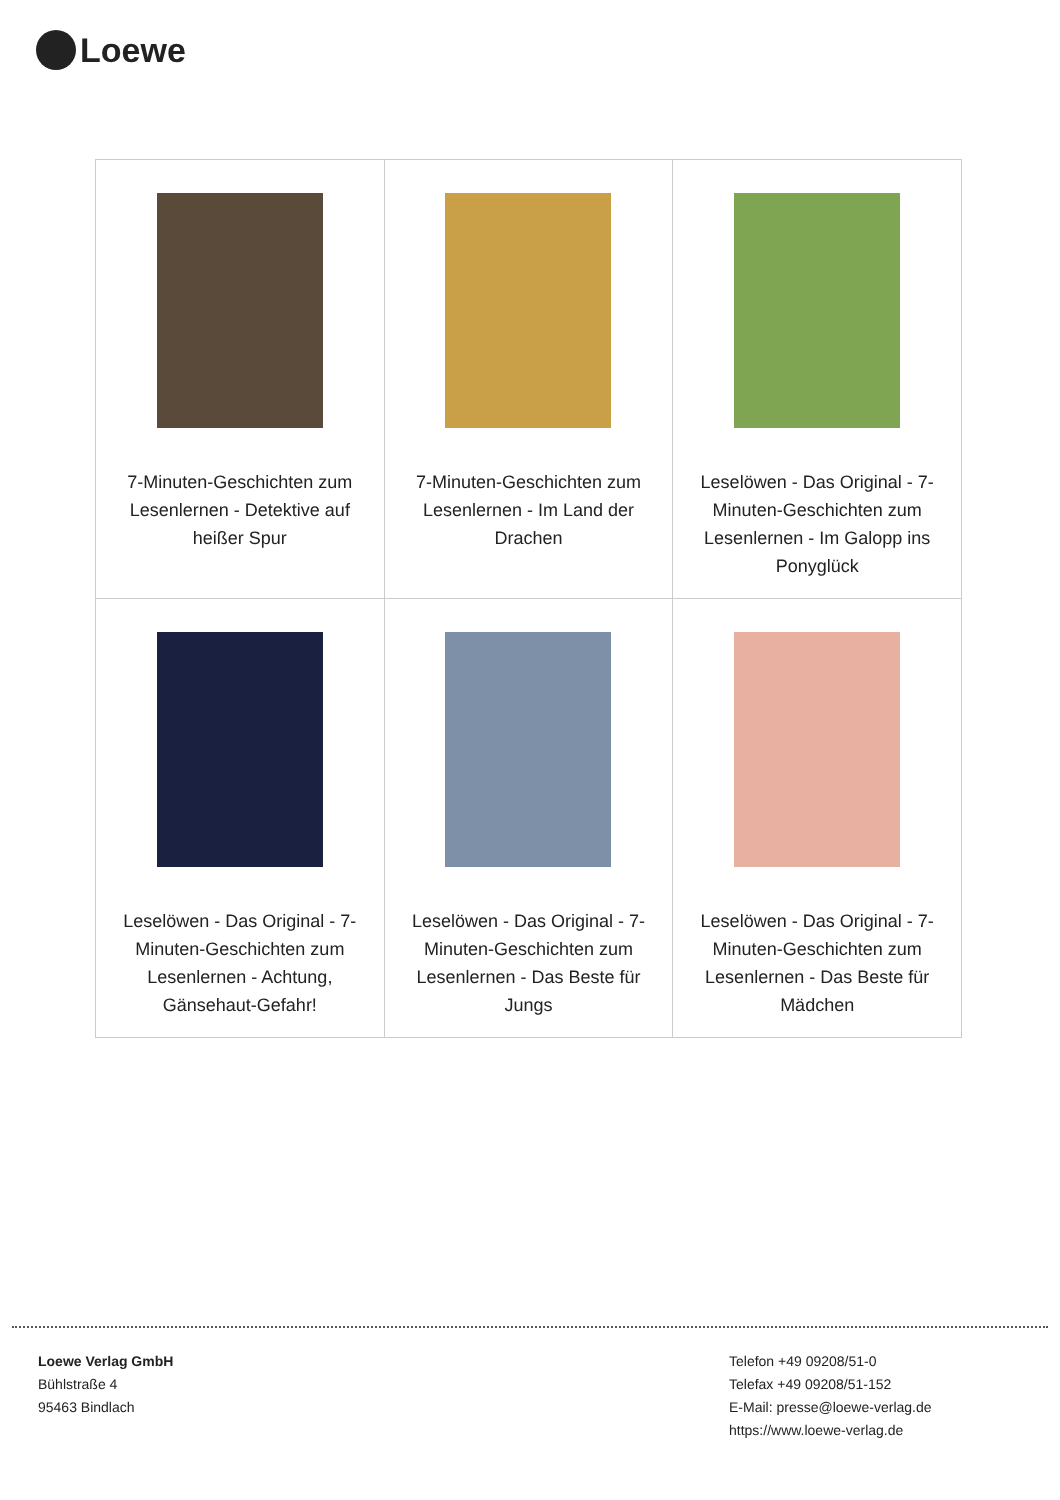Loewe
| 7-Minuten-Geschichten zum Lesenlernen - Detektive auf heißer Spur | 7-Minuten-Geschichten zum Lesenlernen - Im Land der Drachen | Leselöwen - Das Original - 7-Minuten-Geschichten zum Lesenlernen - Im Galopp ins Ponyglück |
| Leselöwen - Das Original - 7-Minuten-Geschichten zum Lesenlernen - Achtung, Gänsehaut-Gefahr! | Leselöwen - Das Original - 7-Minuten-Geschichten zum Lesenlernen - Das Beste für Jungs | Leselöwen - Das Original - 7-Minuten-Geschichten zum Lesenlernen - Das Beste für Mädchen |
Loewe Verlag GmbH
Bühlstraße 4
95463 Bindlach
Telefon +49 09208/51-0
Telefax +49 09208/51-152
E-Mail: presse@loewe-verlag.de
https://www.loewe-verlag.de